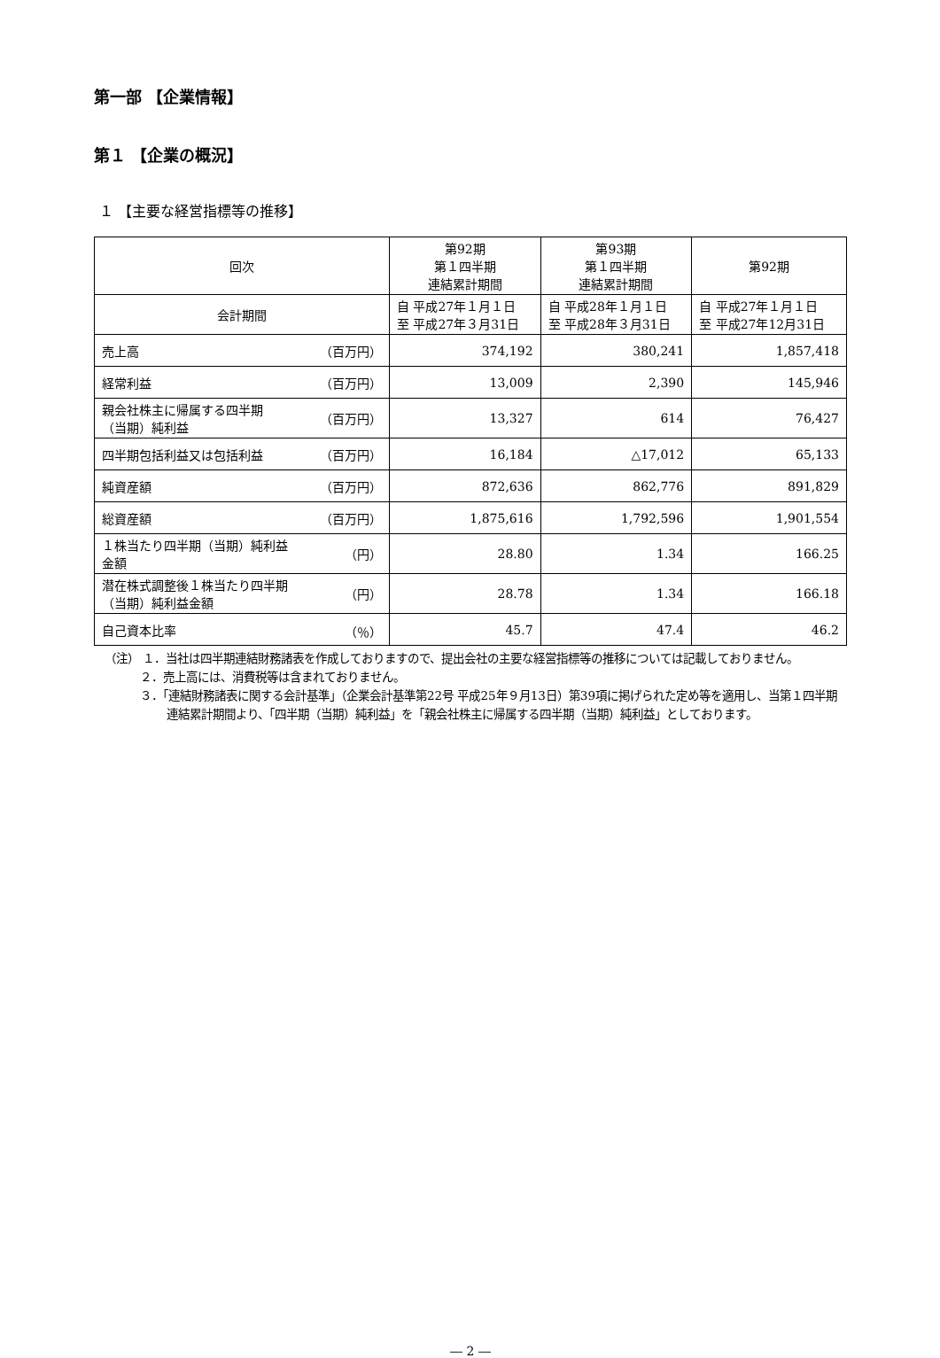第一部 【企業情報】
第１ 【企業の概況】
１ 【主要な経営指標等の推移】
| 回次 | 第92期 第１四半期 連結累計期間 | 第93期 第１四半期 連結累計期間 | 第92期 |
| --- | --- | --- | --- |
| 会計期間 | 自 平成27年１月１日 至 平成27年３月31日 | 自 平成28年１月１日 至 平成28年３月31日 | 自 平成27年１月１日 至 平成27年12月31日 |
| 売上高 （百万円） | 374,192 | 380,241 | 1,857,418 |
| 経常利益 （百万円） | 13,009 | 2,390 | 145,946 |
| 親会社株主に帰属する四半期 （当期）純利益 （百万円） | 13,327 | 614 | 76,427 |
| 四半期包括利益又は包括利益 （百万円） | 16,184 | △17,012 | 65,133 |
| 純資産額 （百万円） | 872,636 | 862,776 | 891,829 |
| 総資産額 （百万円） | 1,875,616 | 1,792,596 | 1,901,554 |
| １株当たり四半期（当期）純利益 金額 （円） | 28.80 | 1.34 | 166.25 |
| 潜在株式調整後１株当たり四半期 （当期）純利益金額 （円） | 28.78 | 1.34 | 166.18 |
| 自己資本比率 （％） | 45.7 | 47.4 | 46.2 |
（注） １．当社は四半期連結財務諸表を作成しておりますので、提出会社の主要な経営指標等の推移については記載しておりません。
２．売上高には、消費税等は含まれておりません。
３．「連結財務諸表に関する会計基準」（企業会計基準第22号 平成25年９月13日）第39項に掲げられた定め等を適用し、当第１四半期連結累計期間より、「四半期（当期）純利益」を「親会社株主に帰属する四半期（当期）純利益」としております。
― 2 ―